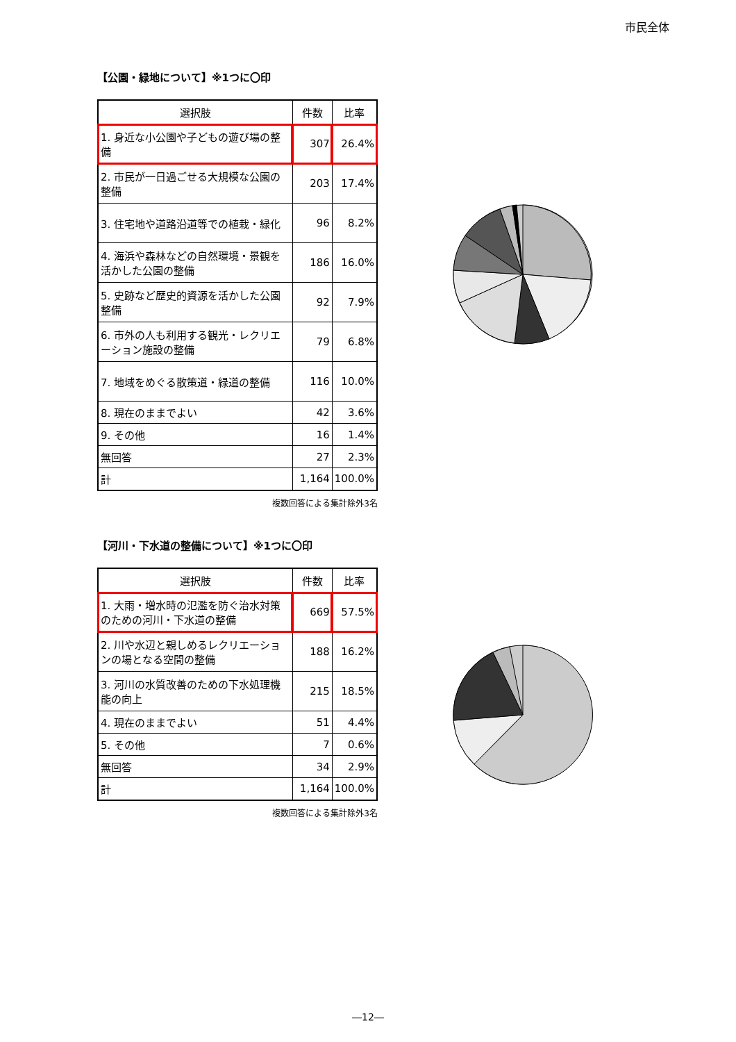市民全体
【公園・緑地について】※1つに〇印
| 選択肢 | 件数 | 比率 |
| --- | --- | --- |
| 1. 身近な小公園や子どもの遊び場の整備 | 307 | 26.4% |
| 2. 市民が一日過ごせる大規模な公園の整備 | 203 | 17.4% |
| 3. 住宅地や道路沿道等での植栽・緑化 | 96 | 8.2% |
| 4. 海浜や森林などの自然環境・景観を活かした公園の整備 | 186 | 16.0% |
| 5. 史跡など歴史的資源を活かした公園整備 | 92 | 7.9% |
| 6. 市外の人も利用する観光・レクリエーション施設の整備 | 79 | 6.8% |
| 7. 地域をめぐる散策道・緑道の整備 | 116 | 10.0% |
| 8. 現在のままでよい | 42 | 3.6% |
| 9. その他 | 16 | 1.4% |
| 無回答 | 27 | 2.3% |
| 計 | 1,164 | 100.0% |
複数回答による集計除外3名
【河川・下水道の整備について】※1つに〇印
| 選択肢 | 件数 | 比率 |
| --- | --- | --- |
| 1. 大雨・増水時の氾濫を防ぐ治水対策のための河川・下水道の整備 | 669 | 57.5% |
| 2. 川や水辺と親しめるレクリエーションの場となる空間の整備 | 188 | 16.2% |
| 3. 河川の水質改善のための下水処理機能の向上 | 215 | 18.5% |
| 4. 現在のままでよい | 51 | 4.4% |
| 5. その他 | 7 | 0.6% |
| 無回答 | 34 | 2.9% |
| 計 | 1,164 | 100.0% |
複数回答による集計除外3名
―12―